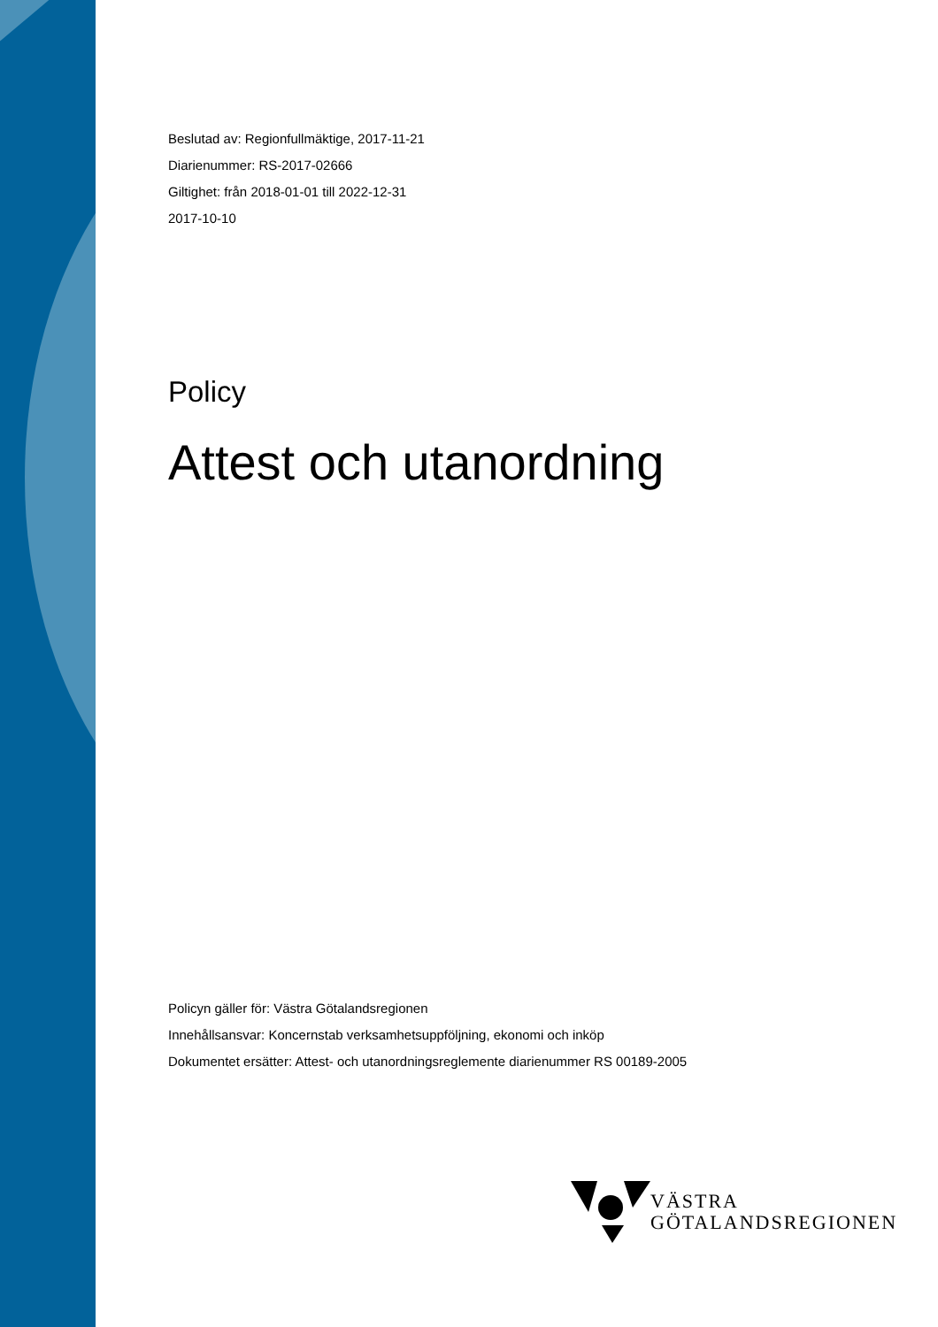Beslutad av: Regionfullmäktige, 2017-11-21
Diarienummer: RS-2017-02666
Giltighet: från 2018-01-01 till 2022-12-31
2017-10-10
Policy
Attest och utanordning
Policyn gäller för: Västra Götalandsregionen
Innehållsansvar: Koncernstab verksamhetsuppföljning, ekonomi och inköp
Dokumentet ersätter: Attest- och utanordningsreglemente diarienummer RS 00189-2005
VÄSTRA
GÖTALANDSREGIONEN